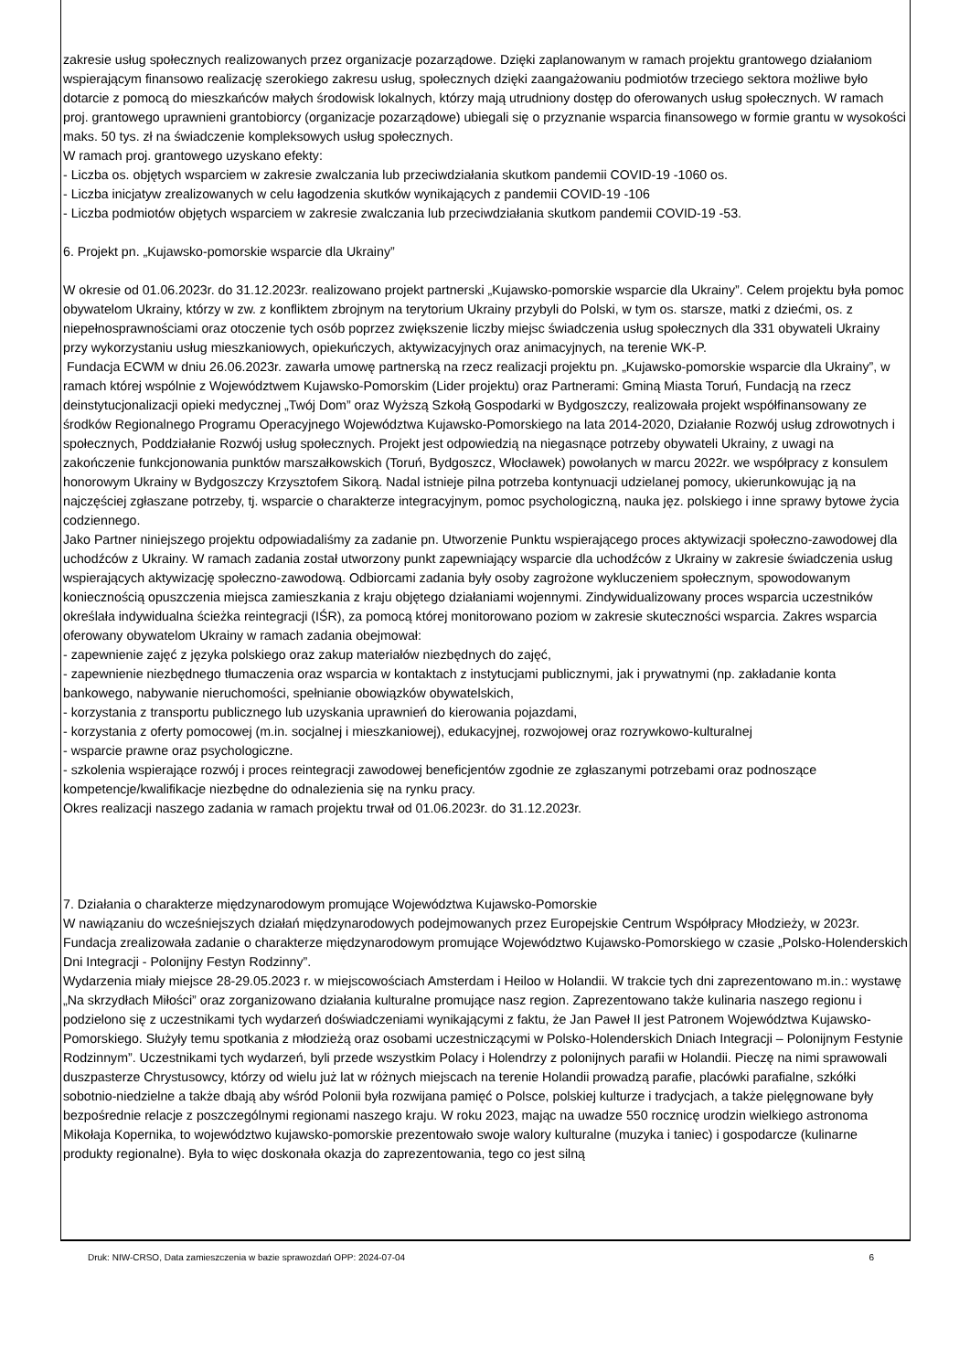zakresie usług społecznych realizowanych przez organizacje pozarządowe. Dzięki zaplanowanym w ramach projektu grantowego działaniom wspierającym finansowo realizację szerokiego zakresu usług, społecznych dzięki zaangażowaniu podmiotów trzeciego sektora możliwe było dotarcie z pomocą do mieszkańców małych środowisk lokalnych, którzy mają utrudniony dostęp do oferowanych usług społecznych. W ramach proj. grantowego uprawnieni grantobiorcy (organizacje pozarządowe) ubiegali się o przyznanie wsparcia finansowego w formie grantu w wysokości maks. 50 tys. zł na świadczenie kompleksowych usług społecznych.
W ramach proj. grantowego uzyskano efekty:
- Liczba os. objętych wsparciem w zakresie zwalczania lub przeciwdziałania skutkom pandemii COVID-19 -1060 os.
- Liczba inicjatyw zrealizowanych w celu łagodzenia skutków wynikających z pandemii COVID-19 -106
- Liczba podmiotów objętych wsparciem w zakresie zwalczania lub przeciwdziałania skutkom pandemii COVID-19 -53.
6. Projekt pn. „Kujawsko-pomorskie wsparcie dla Ukrainy”
W okresie od 01.06.2023r. do 31.12.2023r. realizowano projekt partnerski „Kujawsko-pomorskie wsparcie dla Ukrainy”. Celem projektu była pomoc obywatelom Ukrainy, którzy w zw. z konfliktem zbrojnym na terytorium Ukrainy przybyli do Polski, w tym os. starsze, matki z dziećmi, os. z niepełnosprawnościami oraz otoczenie tych osób poprzez zwiększenie liczby miejsc świadczenia usług społecznych dla 331 obywateli Ukrainy przy wykorzystaniu usług mieszkaniowych, opiekuńczych, aktywizacyjnych oraz animacyjnych, na terenie WK-P.
Fundacja ECWM w dniu 26.06.2023r. zawarła umowę partnerską na rzecz realizacji projektu pn. „Kujawsko-pomorskie wsparcie dla Ukrainy”, w ramach której wspólnie z Województwem Kujawsko-Pomorskim (Lider projektu) oraz Partnerami: Gminą Miasta Toruń, Fundacją na rzecz deinstytucjonalizacji opieki medycznej „Twój Dom” oraz Wyższą Szkołą Gospodarki w Bydgoszczy, realizowała projekt współfinansowany ze środków Regionalnego Programu Operacyjnego Województwa Kujawsko-Pomorskiego na lata 2014-2020, Działanie Rozwój usług zdrowotnych i społecznych, Poddziałanie Rozwój usług społecznych. Projekt jest odpowiedzią na niegasnące potrzeby obywateli Ukrainy, z uwagi na zakończenie funkcjonowania punktów marszałkowskich (Toruń, Bydgoszcz, Włocławek) powołanych w marcu 2022r. we współpracy z konsulem honorowym Ukrainy w Bydgoszczy Krzysztofem Sikorą. Nadal istnieje pilna potrzeba kontynuacji udzielanej pomocy, ukierunkowując ją na najczęściej zgłaszane potrzeby, tj. wsparcie o charakterze integracyjnym, pomoc psychologiczną, nauka jęz. polskiego i inne sprawy bytowe życia codziennego.
Jako Partner niniejszego projektu odpowiadaliśmy za zadanie pn. Utworzenie Punktu wspierającego proces aktywizacji społeczno-zawodowej dla uchodźców z Ukrainy. W ramach zadania został utworzony punkt zapewniający wsparcie dla uchodźców z Ukrainy w zakresie świadczenia usług wspierających aktywizację społeczno-zawodową. Odbiorcami zadania były osoby zagrożone wykluczeniem społecznym, spowodowanym koniecznością opuszczenia miejsca zamieszkania z kraju objętego działaniami wojennymi. Zindywidualizowany proces wsparcia uczestników określała indywidualna ścieżka reintegracji (IŚR), za pomocą której monitorowano poziom w zakresie skuteczności wsparcia. Zakres wsparcia oferowany obywatelom Ukrainy w ramach zadania obejmował:
- zapewnienie zajęć z języka polskiego oraz zakup materiałów niezbędnych do zajęć,
- zapewnienie niezbędnego tłumaczenia oraz wsparcia w kontaktach z instytucjami publicznymi, jak i prywatnymi (np. zakładanie konta bankowego, nabywanie nieruchomości, spełnianie obowiązków obywatelskich,
- korzystania z transportu publicznego lub uzyskania uprawnień do kierowania pojazdami,
- korzystania z oferty pomocowej (m.in. socjalnej i mieszkaniowej), edukacyjnej, rozwojowej oraz rozrywkowo-kulturalnej
- wsparcie prawne oraz psychologiczne.
- szkolenia wspierające rozwój i proces reintegracji zawodowej beneficjentów zgodnie ze zgłaszanymi potrzebami oraz podnoszące kompetencje/kwalifikacje niezbędne do odnalezienia się na rynku pracy.
Okres realizacji naszego zadania w ramach projektu trwał od 01.06.2023r. do 31.12.2023r.
7. Działania o charakterze międzynarodowym promujące Województwa Kujawsko-Pomorskie
W nawiązaniu do wcześniejszych działań międzynarodowych podejmowanych przez Europejskie Centrum Współpracy Młodzieży, w 2023r. Fundacja zrealizowała zadanie o charakterze międzynarodowym promujące Województwo Kujawsko-Pomorskiego w czasie „Polsko-Holenderskich Dni Integracji - Polonijny Festyn Rodzinny”.
Wydarzenia miały miejsce 28-29.05.2023 r. w miejscowościach Amsterdam i Heiloo w Holandii. W trakcie tych dni zaprezentowano m.in.: wystawę „Na skrzydłach Miłości” oraz zorganizowano działania kulturalne promujące nasz region. Zaprezentowano także kulinaria naszego regionu i podzielono się z uczestnikami tych wydarzeń doświadczeniami wynikającymi z faktu, że Jan Paweł II jest Patronem Województwa Kujawsko-Pomorskiego. Służyły temu spotkania z młodzieżą oraz osobami uczestniczącymi w Polsko-Holenderskich Dniach Integracji – Polonijnym Festynie Rodzinnym”. Uczestnikami tych wydarzeń, byli przede wszystkim Polacy i Holendrzy z polonijnych parafii w Holandii. Pieczę na nimi sprawowali duszpasterze Chrystusowcy, którzy od wielu już lat w różnych miejscach na terenie Holandii prowadzą parafie, placówki parafialne, szkółki sobotnio-niedzielne a także dbają aby wśród Polonii była rozwijana pamięć o Polsce, polskiej kulturze i tradycjach, a także pielęgnowane były bezpośrednie relacje z poszczególnymi regionami naszego kraju. W roku 2023, mając na uwadze 550 rocznicę urodzin wielkiego astronoma Mikołaja Kopernika, to województwo kujawsko-pomorskie prezentowało swoje walory kulturalne (muzyka i taniec) i gospodarcze (kulinarne produkty regionalne). Była to więc doskonała okazja do zaprezentowania, tego co jest silną
Druk: NIW-CRSO, Data zamieszczenia w bazie sprawozdań OPP: 2024-07-04 6